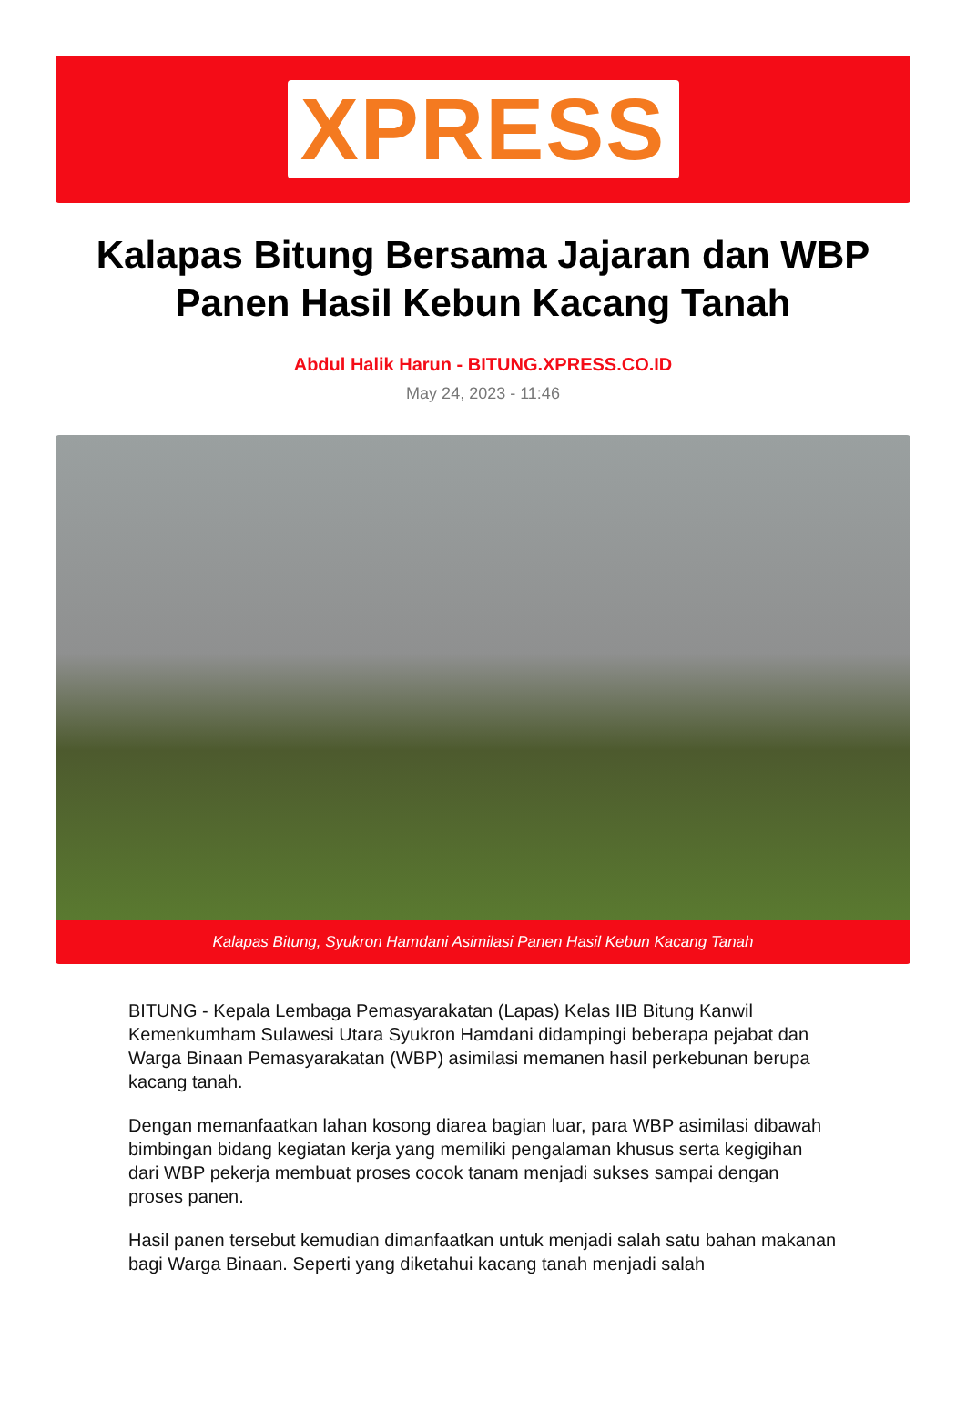XPRESS
Kalapas Bitung Bersama Jajaran dan WBP Panen Hasil Kebun Kacang Tanah
Abdul Halik Harun - BITUNG.XPRESS.CO.ID
May 24, 2023 - 11:46
Kalapas Bitung, Syukron Hamdani Asimilasi Panen Hasil Kebun Kacang Tanah
BITUNG - Kepala Lembaga Pemasyarakatan (Lapas) Kelas IIB Bitung Kanwil Kemenkumham Sulawesi Utara Syukron Hamdani didampingi beberapa pejabat dan Warga Binaan Pemasyarakatan (WBP) asimilasi memanen hasil perkebunan berupa kacang tanah.
Dengan memanfaatkan lahan kosong diarea bagian luar, para WBP asimilasi dibawah bimbingan bidang kegiatan kerja yang memiliki pengalaman khusus serta kegigihan dari WBP pekerja membuat proses cocok tanam menjadi sukses sampai dengan proses panen.
Hasil panen tersebut kemudian dimanfaatkan untuk menjadi salah satu bahan makanan bagi Warga Binaan. Seperti yang diketahui kacang tanah menjadi salah